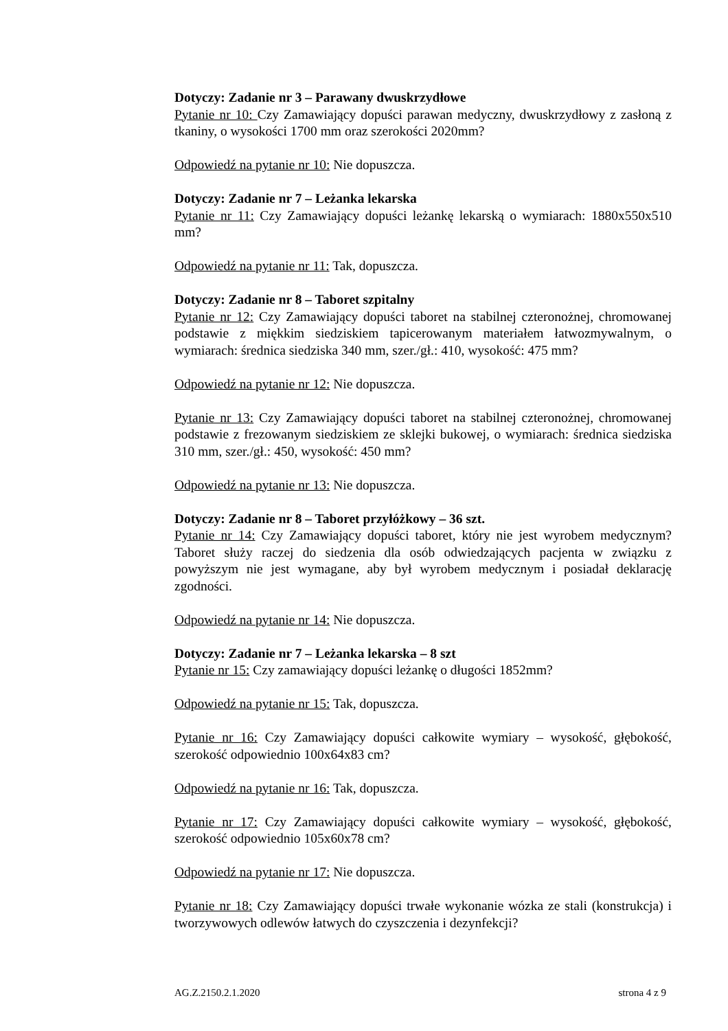Dotyczy: Zadanie nr 3 – Parawany dwuskrzydłowe
Pytanie nr 10: Czy Zamawiający dopuści parawan medyczny, dwuskrzydłowy z zasłoną z tkaniny, o wysokości 1700 mm oraz szerokości 2020mm?
Odpowiedź na pytanie nr 10: Nie dopuszcza.
Dotyczy: Zadanie nr 7 – Leżanka lekarska
Pytanie nr 11: Czy Zamawiający dopuści leżankę lekarską o wymiarach: 1880x550x510 mm?
Odpowiedź na pytanie nr 11: Tak, dopuszcza.
Dotyczy: Zadanie nr 8 – Taboret szpitalny
Pytanie nr 12: Czy Zamawiający dopuści taboret na stabilnej czteronożnej, chromowanej podstawie z miękkim siedziskiem tapicerowanym materiałem łatwozmywalnym, o wymiarach: średnica siedziska 340 mm, szer./gł.: 410, wysokość: 475 mm?
Odpowiedź na pytanie nr 12: Nie dopuszcza.
Pytanie nr 13: Czy Zamawiający dopuści taboret na stabilnej czteronożnej, chromowanej podstawie z frezowanym siedziskiem ze sklejki bukowej, o wymiarach: średnica siedziska 310 mm, szer./gł.: 450, wysokość: 450 mm?
Odpowiedź na pytanie nr 13: Nie dopuszcza.
Dotyczy: Zadanie nr 8 – Taboret przyłóżkowy – 36 szt.
Pytanie nr 14: Czy Zamawiający dopuści taboret, który nie jest wyrobem medycznym? Taboret służy raczej do siedzenia dla osób odwiedzających pacjenta w związku z powyższym nie jest wymagane, aby był wyrobem medycznym i posiadał deklarację zgodności.
Odpowiedź na pytanie nr 14: Nie dopuszcza.
Dotyczy: Zadanie nr 7 – Leżanka lekarska – 8 szt
Pytanie nr 15: Czy zamawiający dopuści leżankę o długości 1852mm?
Odpowiedź na pytanie nr 15: Tak, dopuszcza.
Pytanie nr 16: Czy Zamawiający dopuści całkowite wymiary – wysokość, głębokość, szerokość odpowiednio 100x64x83 cm?
Odpowiedź na pytanie nr 16: Tak, dopuszcza.
Pytanie nr 17: Czy Zamawiający dopuści całkowite wymiary – wysokość, głębokość, szerokość odpowiednio 105x60x78 cm?
Odpowiedź na pytanie nr 17: Nie dopuszcza.
Pytanie nr 18: Czy Zamawiający dopuści trwałe wykonanie wózka ze stali (konstrukcja) i tworzywowych odlewów łatwych do czyszczenia i dezynfekcji?
AG.Z.2150.2.1.2020 strona 4 z 9